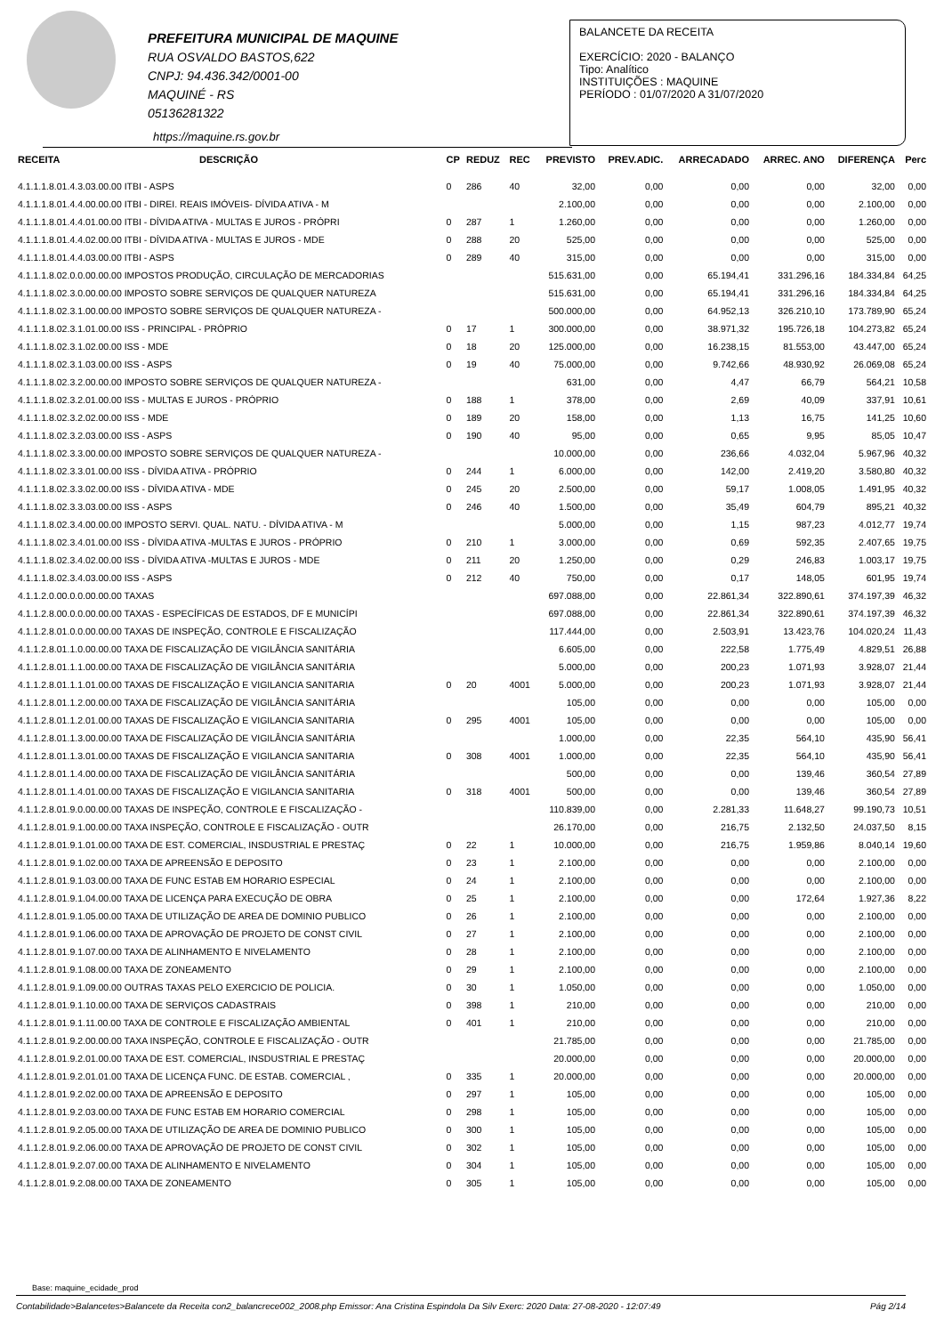PREFEITURA MUNICIPAL DE MAQUINE
RUA OSVALDO BASTOS,622
CNPJ: 94.436.342/0001-00
MAQUINÉ - RS
05136281322
https://maquine.rs.gov.br
BALANCETE DA RECEITA
EXERCÍCIO: 2020 - BALANÇO
Tipo: Analítico
INSTITUIÇÕES : MAQUINE
PERÍODO : 01/07/2020 A 31/07/2020
| RECEITA | DESCRIÇÃO | CP | REDUZ | REC | PREVISTO | PREV.ADIC. | ARRECADADO | ARREC. ANO | DIFERENÇA | Perc |
| --- | --- | --- | --- | --- | --- | --- | --- | --- | --- | --- |
| 4.1.1.1.8.01.4.3.03.00.00 ITBI - ASPS | | 0 | 286 | 40 | 32,00 | 0,00 | 0,00 | 0,00 | 32,00 | 0,00 |
| 4.1.1.1.8.01.4.4.00.00.00 ITBI - DIREI. REAIS IMÓVEIS- DÍVIDA ATIVA - M | | | | | 2.100,00 | 0,00 | 0,00 | 0,00 | 2.100,00 | 0,00 |
| 4.1.1.1.8.01.4.4.01.00.00 ITBI - DÍVIDA ATIVA - MULTAS E JUROS - PRÓPRI | | 0 | 287 | 1 | 1.260,00 | 0,00 | 0,00 | 0,00 | 1.260,00 | 0,00 |
| 4.1.1.1.8.01.4.4.02.00.00 ITBI - DÍVIDA ATIVA - MULTAS E JUROS - MDE | | 0 | 288 | 20 | 525,00 | 0,00 | 0,00 | 0,00 | 525,00 | 0,00 |
| 4.1.1.1.8.01.4.4.03.00.00 ITBI - ASPS | | 0 | 289 | 40 | 315,00 | 0,00 | 0,00 | 0,00 | 315,00 | 0,00 |
| 4.1.1.1.8.02.0.0.00.00.00 IMPOSTOS PRODUÇÃO, CIRCULAÇÃO DE MERCADORIAS | | | | | 515.631,00 | 0,00 | 65.194,41 | 331.296,16 | 184.334,84 | 64,25 |
| 4.1.1.1.8.02.3.0.00.00.00 IMPOSTO SOBRE SERVIÇOS DE QUALQUER NATUREZA | | | | | 515.631,00 | 0,00 | 65.194,41 | 331.296,16 | 184.334,84 | 64,25 |
| 4.1.1.1.8.02.3.1.00.00.00 IMPOSTO SOBRE SERVIÇOS DE QUALQUER NATUREZA - | | | | | 500.000,00 | 0,00 | 64.952,13 | 326.210,10 | 173.789,90 | 65,24 |
| 4.1.1.1.8.02.3.1.01.00.00 ISS - PRINCIPAL - PRÓPRIO | | 0 | 17 | 1 | 300.000,00 | 0,00 | 38.971,32 | 195.726,18 | 104.273,82 | 65,24 |
| 4.1.1.1.8.02.3.1.02.00.00 ISS - MDE | | 0 | 18 | 20 | 125.000,00 | 0,00 | 16.238,15 | 81.553,00 | 43.447,00 | 65,24 |
| 4.1.1.1.8.02.3.1.03.00.00 ISS - ASPS | | 0 | 19 | 40 | 75.000,00 | 0,00 | 9.742,66 | 48.930,92 | 26.069,08 | 65,24 |
| 4.1.1.1.8.02.3.2.00.00.00 IMPOSTO SOBRE SERVIÇOS DE QUALQUER NATUREZA - | | | | | 631,00 | 0,00 | 4,47 | 66,79 | 564,21 | 10,58 |
| 4.1.1.1.8.02.3.2.01.00.00 ISS - MULTAS E JUROS - PRÓPRIO | | 0 | 188 | 1 | 378,00 | 0,00 | 2,69 | 40,09 | 337,91 | 10,61 |
| 4.1.1.1.8.02.3.2.02.00.00 ISS - MDE | | 0 | 189 | 20 | 158,00 | 0,00 | 1,13 | 16,75 | 141,25 | 10,60 |
| 4.1.1.1.8.02.3.2.03.00.00 ISS - ASPS | | 0 | 190 | 40 | 95,00 | 0,00 | 0,65 | 9,95 | 85,05 | 10,47 |
| 4.1.1.1.8.02.3.3.00.00.00 IMPOSTO SOBRE SERVIÇOS DE QUALQUER NATUREZA - | | | | | 10.000,00 | 0,00 | 236,66 | 4.032,04 | 5.967,96 | 40,32 |
| 4.1.1.1.8.02.3.3.01.00.00 ISS - DÍVIDA ATIVA - PRÓPRIO | | 0 | 244 | 1 | 6.000,00 | 0,00 | 142,00 | 2.419,20 | 3.580,80 | 40,32 |
| 4.1.1.1.8.02.3.3.02.00.00 ISS - DÍVIDA ATIVA - MDE | | 0 | 245 | 20 | 2.500,00 | 0,00 | 59,17 | 1.008,05 | 1.491,95 | 40,32 |
| 4.1.1.1.8.02.3.3.03.00.00 ISS - ASPS | | 0 | 246 | 40 | 1.500,00 | 0,00 | 35,49 | 604,79 | 895,21 | 40,32 |
| 4.1.1.1.8.02.3.4.00.00.00 IMPOSTO SERVI. QUAL. NATU. - DÍVIDA ATIVA - M | | | | | 5.000,00 | 0,00 | 1,15 | 987,23 | 4.012,77 | 19,74 |
| 4.1.1.1.8.02.3.4.01.00.00 ISS - DÍVIDA ATIVA -MULTAS E JUROS - PRÓPRIO | | 0 | 210 | 1 | 3.000,00 | 0,00 | 0,69 | 592,35 | 2.407,65 | 19,75 |
| 4.1.1.1.8.02.3.4.02.00.00 ISS - DÍVIDA ATIVA -MULTAS E JUROS - MDE | | 0 | 211 | 20 | 1.250,00 | 0,00 | 0,29 | 246,83 | 1.003,17 | 19,75 |
| 4.1.1.1.8.02.3.4.03.00.00 ISS - ASPS | | 0 | 212 | 40 | 750,00 | 0,00 | 0,17 | 148,05 | 601,95 | 19,74 |
| 4.1.1.2.0.00.0.0.00.00.00 TAXAS | | | | | 697.088,00 | 0,00 | 22.861,34 | 322.890,61 | 374.197,39 | 46,32 |
| 4.1.1.2.8.00.0.0.00.00.00 TAXAS - ESPECÍFICAS DE ESTADOS, DF E MUNICÍPI | | | | | 697.088,00 | 0,00 | 22.861,34 | 322.890,61 | 374.197,39 | 46,32 |
| 4.1.1.2.8.01.0.0.00.00.00 TAXAS DE INSPEÇÃO, CONTROLE E FISCALIZAÇÃO | | | | | 117.444,00 | 0,00 | 2.503,91 | 13.423,76 | 104.020,24 | 11,43 |
| 4.1.1.2.8.01.1.0.00.00.00 TAXA DE FISCALIZAÇÃO DE VIGILÂNCIA SANITÁRIA | | | | | 6.605,00 | 0,00 | 222,58 | 1.775,49 | 4.829,51 | 26,88 |
| 4.1.1.2.8.01.1.1.00.00.00 TAXA DE FISCALIZAÇÃO DE VIGILÂNCIA SANITÁRIA | | | | | 5.000,00 | 0,00 | 200,23 | 1.071,93 | 3.928,07 | 21,44 |
| 4.1.1.2.8.01.1.1.01.00.00 TAXAS DE FISCALIZAÇÃO E VIGILANCIA SANITARIA | | 0 | 20 | 4001 | 5.000,00 | 0,00 | 200,23 | 1.071,93 | 3.928,07 | 21,44 |
| 4.1.1.2.8.01.1.2.00.00.00 TAXA DE FISCALIZAÇÃO DE VIGILÂNCIA SANITÁRIA | | | | | 105,00 | 0,00 | 0,00 | 0,00 | 105,00 | 0,00 |
| 4.1.1.2.8.01.1.2.01.00.00 TAXAS DE FISCALIZAÇÃO E VIGILANCIA SANITARIA | | 0 | 295 | 4001 | 105,00 | 0,00 | 0,00 | 0,00 | 105,00 | 0,00 |
| 4.1.1.2.8.01.1.3.00.00.00 TAXA DE FISCALIZAÇÃO DE VIGILÂNCIA SANITÁRIA | | | | | 1.000,00 | 0,00 | 22,35 | 564,10 | 435,90 | 56,41 |
| 4.1.1.2.8.01.1.3.01.00.00 TAXAS DE FISCALIZAÇÃO E VIGILANCIA SANITARIA | | 0 | 308 | 4001 | 1.000,00 | 0,00 | 22,35 | 564,10 | 435,90 | 56,41 |
| 4.1.1.2.8.01.1.4.00.00.00 TAXA DE FISCALIZAÇÃO DE VIGILÂNCIA SANITÁRIA | | | | | 500,00 | 0,00 | 0,00 | 139,46 | 360,54 | 27,89 |
| 4.1.1.2.8.01.1.4.01.00.00 TAXAS DE FISCALIZAÇÃO E VIGILANCIA SANITARIA | | 0 | 318 | 4001 | 500,00 | 0,00 | 0,00 | 139,46 | 360,54 | 27,89 |
| 4.1.1.2.8.01.9.0.00.00.00 TAXAS DE INSPEÇÃO, CONTROLE E FISCALIZAÇÃO - | | | | | 110.839,00 | 0,00 | 2.281,33 | 11.648,27 | 99.190,73 | 10,51 |
| 4.1.1.2.8.01.9.1.00.00.00 TAXA INSPEÇÃO, CONTROLE E FISCALIZAÇÃO - OUTR | | | | | 26.170,00 | 0,00 | 216,75 | 2.132,50 | 24.037,50 | 8,15 |
| 4.1.1.2.8.01.9.1.01.00.00 TAXA DE EST. COMERCIAL, INSDUSTRIAL E PRESTAÇ | | 0 | 22 | 1 | 10.000,00 | 0,00 | 216,75 | 1.959,86 | 8.040,14 | 19,60 |
| 4.1.1.2.8.01.9.1.02.00.00 TAXA DE APREENSÃO E DEPOSITO | | 0 | 23 | 1 | 2.100,00 | 0,00 | 0,00 | 0,00 | 2.100,00 | 0,00 |
| 4.1.1.2.8.01.9.1.03.00.00 TAXA DE FUNC ESTAB EM HORARIO ESPECIAL | | 0 | 24 | 1 | 2.100,00 | 0,00 | 0,00 | 0,00 | 2.100,00 | 0,00 |
| 4.1.1.2.8.01.9.1.04.00.00 TAXA DE LICENÇA PARA EXECUÇÃO DE OBRA | | 0 | 25 | 1 | 2.100,00 | 0,00 | 0,00 | 172,64 | 1.927,36 | 8,22 |
| 4.1.1.2.8.01.9.1.05.00.00 TAXA DE UTILIZAÇÃO DE AREA DE DOMINIO PUBLICO | | 0 | 26 | 1 | 2.100,00 | 0,00 | 0,00 | 0,00 | 2.100,00 | 0,00 |
| 4.1.1.2.8.01.9.1.06.00.00 TAXA DE APROVAÇÃO DE PROJETO DE CONST CIVIL | | 0 | 27 | 1 | 2.100,00 | 0,00 | 0,00 | 0,00 | 2.100,00 | 0,00 |
| 4.1.1.2.8.01.9.1.07.00.00 TAXA DE ALINHAMENTO E NIVELAMENTO | | 0 | 28 | 1 | 2.100,00 | 0,00 | 0,00 | 0,00 | 2.100,00 | 0,00 |
| 4.1.1.2.8.01.9.1.08.00.00 TAXA DE ZONEAMENTO | | 0 | 29 | 1 | 2.100,00 | 0,00 | 0,00 | 0,00 | 2.100,00 | 0,00 |
| 4.1.1.2.8.01.9.1.09.00.00 OUTRAS TAXAS PELO EXERCICIO DE POLICIA. | | 0 | 30 | 1 | 1.050,00 | 0,00 | 0,00 | 0,00 | 1.050,00 | 0,00 |
| 4.1.1.2.8.01.9.1.10.00.00 TAXA DE SERVIÇOS CADASTRAIS | | 0 | 398 | 1 | 210,00 | 0,00 | 0,00 | 0,00 | 210,00 | 0,00 |
| 4.1.1.2.8.01.9.1.11.00.00 TAXA DE CONTROLE E FISCALIZAÇÃO AMBIENTAL | | 0 | 401 | 1 | 210,00 | 0,00 | 0,00 | 0,00 | 210,00 | 0,00 |
| 4.1.1.2.8.01.9.2.00.00.00 TAXA INSPEÇÃO, CONTROLE E FISCALIZAÇÃO - OUTR | | | | | 21.785,00 | 0,00 | 0,00 | 0,00 | 21.785,00 | 0,00 |
| 4.1.1.2.8.01.9.2.01.00.00 TAXA DE EST. COMERCIAL, INSDUSTRIAL E PRESTAÇ | | | | | 20.000,00 | 0,00 | 0,00 | 0,00 | 20.000,00 | 0,00 |
| 4.1.1.2.8.01.9.2.01.01.00 TAXA DE LICENÇA FUNC. DE ESTAB. COMERCIAL , | | 0 | 335 | 1 | 20.000,00 | 0,00 | 0,00 | 0,00 | 20.000,00 | 0,00 |
| 4.1.1.2.8.01.9.2.02.00.00 TAXA DE APREENSÃO E DEPOSITO | | 0 | 297 | 1 | 105,00 | 0,00 | 0,00 | 0,00 | 105,00 | 0,00 |
| 4.1.1.2.8.01.9.2.03.00.00 TAXA DE FUNC ESTAB EM HORARIO COMERCIAL | | 0 | 298 | 1 | 105,00 | 0,00 | 0,00 | 0,00 | 105,00 | 0,00 |
| 4.1.1.2.8.01.9.2.05.00.00 TAXA DE UTILIZAÇÃO DE AREA DE DOMINIO PUBLICO | | 0 | 300 | 1 | 105,00 | 0,00 | 0,00 | 0,00 | 105,00 | 0,00 |
| 4.1.1.2.8.01.9.2.06.00.00 TAXA DE APROVAÇÃO DE PROJETO DE CONST CIVIL | | 0 | 302 | 1 | 105,00 | 0,00 | 0,00 | 0,00 | 105,00 | 0,00 |
| 4.1.1.2.8.01.9.2.07.00.00 TAXA DE ALINHAMENTO E NIVELAMENTO | | 0 | 304 | 1 | 105,00 | 0,00 | 0,00 | 0,00 | 105,00 | 0,00 |
| 4.1.1.2.8.01.9.2.08.00.00 TAXA DE ZONEAMENTO | | 0 | 305 | 1 | 105,00 | 0,00 | 0,00 | 0,00 | 105,00 | 0,00 |
Base: maquine_ecidade_prod
Contabilidade>Balancetes>Balancete da Receita con2_balancrece002_2008.php Emissor: Ana Cristina Espindola Da Silv Exerc: 2020 Data: 27-08-2020 - 12:07:49 Pág 2/14